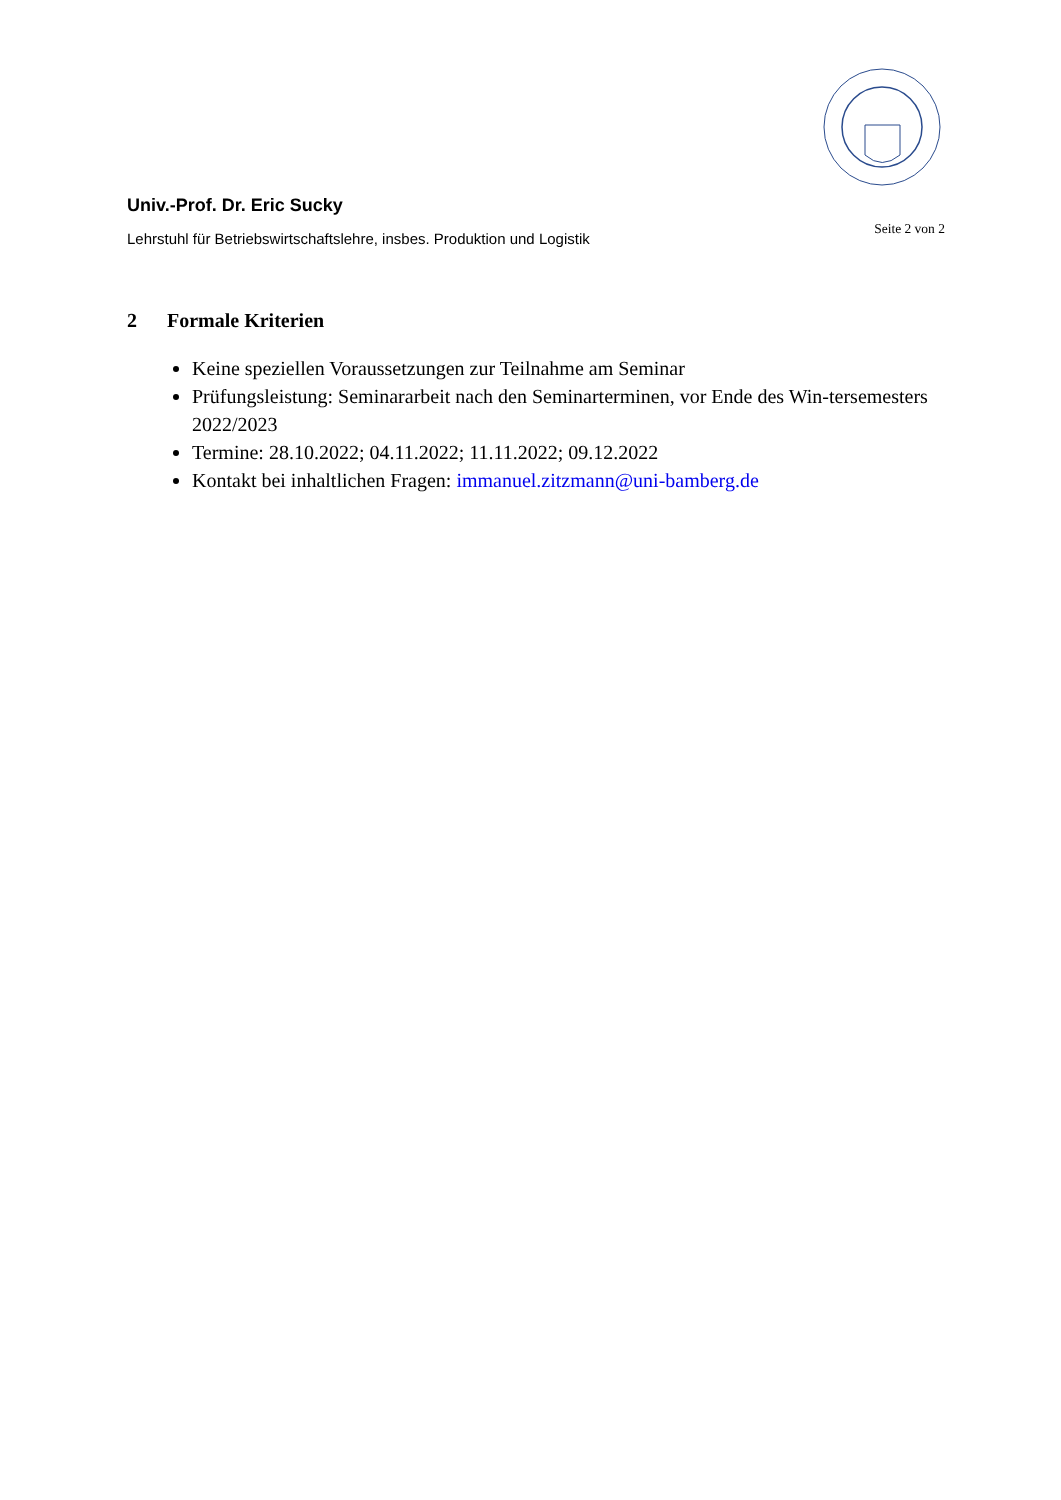Univ.-Prof. Dr. Eric Sucky
Lehrstuhl für Betriebswirtschaftslehre, insbes. Produktion und Logistik
Seite 2 von 2
2 Formale Kriterien
Keine speziellen Voraussetzungen zur Teilnahme am Seminar
Prüfungsleistung: Seminararbeit nach den Seminarterminen, vor Ende des Win-tersemesters 2022/2023
Termine: 28.10.2022; 04.11.2022; 11.11.2022; 09.12.2022
Kontakt bei inhaltlichen Fragen: immanuel.zitzmann@uni-bamberg.de